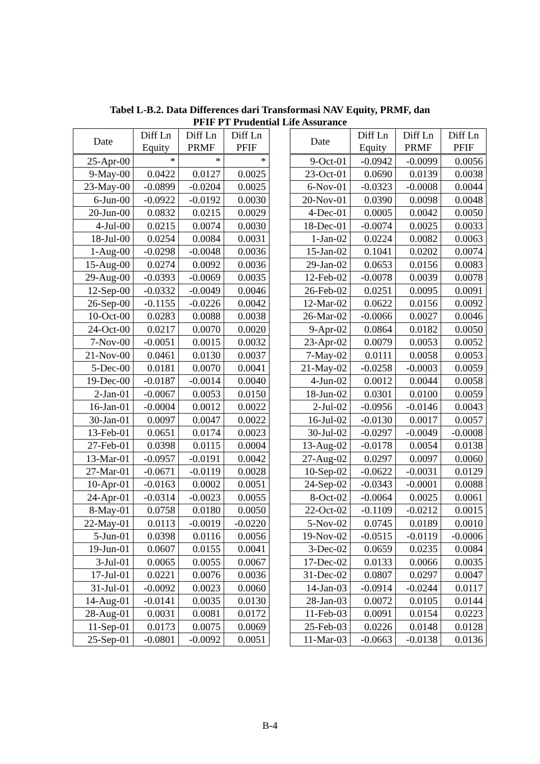Tabel L-B.2. Data Differences dari Transformasi NAV Equity, PRMF, dan
PFIF PT Prudential Life Assurance
| Date | Diff Ln Equity | Diff Ln PRMF | Diff Ln PFIF |
| --- | --- | --- | --- |
| 25-Apr-00 | * | * | * |
| 9-May-00 | 0.0422 | 0.0127 | 0.0025 |
| 23-May-00 | -0.0899 | -0.0204 | 0.0025 |
| 6-Jun-00 | -0.0922 | -0.0192 | 0.0030 |
| 20-Jun-00 | 0.0832 | 0.0215 | 0.0029 |
| 4-Jul-00 | 0.0215 | 0.0074 | 0.0030 |
| 18-Jul-00 | 0.0254 | 0.0084 | 0.0031 |
| 1-Aug-00 | -0.0298 | -0.0048 | 0.0036 |
| 15-Aug-00 | 0.0274 | 0.0092 | 0.0036 |
| 29-Aug-00 | -0.0393 | -0.0069 | 0.0035 |
| 12-Sep-00 | -0.0332 | -0.0049 | 0.0046 |
| 26-Sep-00 | -0.1155 | -0.0226 | 0.0042 |
| 10-Oct-00 | 0.0283 | 0.0088 | 0.0038 |
| 24-Oct-00 | 0.0217 | 0.0070 | 0.0020 |
| 7-Nov-00 | -0.0051 | 0.0015 | 0.0032 |
| 21-Nov-00 | 0.0461 | 0.0130 | 0.0037 |
| 5-Dec-00 | 0.0181 | 0.0070 | 0.0041 |
| 19-Dec-00 | -0.0187 | -0.0014 | 0.0040 |
| 2-Jan-01 | -0.0067 | 0.0053 | 0.0150 |
| 16-Jan-01 | -0.0004 | 0.0012 | 0.0022 |
| 30-Jan-01 | 0.0097 | 0.0047 | 0.0022 |
| 13-Feb-01 | 0.0651 | 0.0174 | 0.0023 |
| 27-Feb-01 | 0.0398 | 0.0115 | 0.0004 |
| 13-Mar-01 | -0.0957 | -0.0191 | 0.0042 |
| 27-Mar-01 | -0.0671 | -0.0119 | 0.0028 |
| 10-Apr-01 | -0.0163 | 0.0002 | 0.0051 |
| 24-Apr-01 | -0.0314 | -0.0023 | 0.0055 |
| 8-May-01 | 0.0758 | 0.0180 | 0.0050 |
| 22-May-01 | 0.0113 | -0.0019 | -0.0220 |
| 5-Jun-01 | 0.0398 | 0.0116 | 0.0056 |
| 19-Jun-01 | 0.0607 | 0.0155 | 0.0041 |
| 3-Jul-01 | 0.0065 | 0.0055 | 0.0067 |
| 17-Jul-01 | 0.0221 | 0.0076 | 0.0036 |
| 31-Jul-01 | -0.0092 | 0.0023 | 0.0060 |
| 14-Aug-01 | -0.0141 | 0.0035 | 0.0130 |
| 28-Aug-01 | 0.0031 | 0.0081 | 0.0172 |
| 11-Sep-01 | 0.0173 | 0.0075 | 0.0069 |
| 25-Sep-01 | -0.0801 | -0.0092 | 0.0051 |
| Date | Diff Ln Equity | Diff Ln PRMF | Diff Ln PFIF |
| --- | --- | --- | --- |
| 9-Oct-01 | -0.0942 | -0.0099 | 0.0056 |
| 23-Oct-01 | 0.0690 | 0.0139 | 0.0038 |
| 6-Nov-01 | -0.0323 | -0.0008 | 0.0044 |
| 20-Nov-01 | 0.0390 | 0.0098 | 0.0048 |
| 4-Dec-01 | 0.0005 | 0.0042 | 0.0050 |
| 18-Dec-01 | -0.0074 | 0.0025 | 0.0033 |
| 1-Jan-02 | 0.0224 | 0.0082 | 0.0063 |
| 15-Jan-02 | 0.1041 | 0.0202 | 0.0074 |
| 29-Jan-02 | 0.0653 | 0.0156 | 0.0083 |
| 12-Feb-02 | -0.0078 | 0.0039 | 0.0078 |
| 26-Feb-02 | 0.0251 | 0.0095 | 0.0091 |
| 12-Mar-02 | 0.0622 | 0.0156 | 0.0092 |
| 26-Mar-02 | -0.0066 | 0.0027 | 0.0046 |
| 9-Apr-02 | 0.0864 | 0.0182 | 0.0050 |
| 23-Apr-02 | 0.0079 | 0.0053 | 0.0052 |
| 7-May-02 | 0.0111 | 0.0058 | 0.0053 |
| 21-May-02 | -0.0258 | -0.0003 | 0.0059 |
| 4-Jun-02 | 0.0012 | 0.0044 | 0.0058 |
| 18-Jun-02 | 0.0301 | 0.0100 | 0.0059 |
| 2-Jul-02 | -0.0956 | -0.0146 | 0.0043 |
| 16-Jul-02 | -0.0130 | 0.0017 | 0.0057 |
| 30-Jul-02 | -0.0297 | -0.0049 | -0.0008 |
| 13-Aug-02 | -0.0178 | 0.0054 | 0.0138 |
| 27-Aug-02 | 0.0297 | 0.0097 | 0.0060 |
| 10-Sep-02 | -0.0622 | -0.0031 | 0.0129 |
| 24-Sep-02 | -0.0343 | -0.0001 | 0.0088 |
| 8-Oct-02 | -0.0064 | 0.0025 | 0.0061 |
| 22-Oct-02 | -0.1109 | -0.0212 | 0.0015 |
| 5-Nov-02 | 0.0745 | 0.0189 | 0.0010 |
| 19-Nov-02 | -0.0515 | -0.0119 | -0.0006 |
| 3-Dec-02 | 0.0659 | 0.0235 | 0.0084 |
| 17-Dec-02 | 0.0133 | 0.0066 | 0.0035 |
| 31-Dec-02 | 0.0807 | 0.0297 | 0.0047 |
| 14-Jan-03 | -0.0914 | -0.0244 | 0.0117 |
| 28-Jan-03 | 0.0072 | 0.0105 | 0.0144 |
| 11-Feb-03 | 0.0091 | 0.0154 | 0.0223 |
| 25-Feb-03 | 0.0226 | 0.0148 | 0.0128 |
| 11-Mar-03 | -0.0663 | -0.0138 | 0.0136 |
B-4